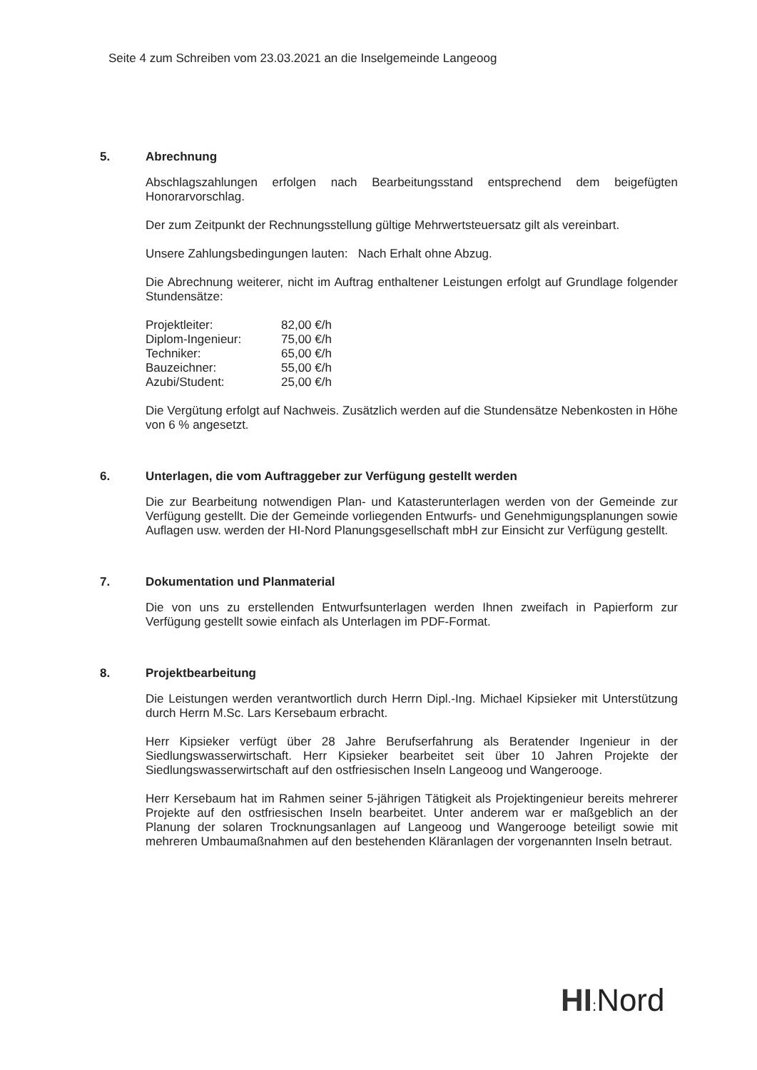Seite 4 zum Schreiben vom 23.03.2021 an die Inselgemeinde Langeoog
5. Abrechnung
Abschlagszahlungen erfolgen nach Bearbeitungsstand entsprechend dem beigefügten Honorarvorschlag.
Der zum Zeitpunkt der Rechnungsstellung gültige Mehrwertsteuersatz gilt als vereinbart.
Unsere Zahlungsbedingungen lauten: Nach Erhalt ohne Abzug.
Die Abrechnung weiterer, nicht im Auftrag enthaltener Leistungen erfolgt auf Grundlage folgender Stundensätze:
| Projektleiter: | 82,00 €/h |
| Diplom-Ingenieur: | 75,00 €/h |
| Techniker: | 65,00 €/h |
| Bauzeichner: | 55,00 €/h |
| Azubi/Student: | 25,00 €/h |
Die Vergütung erfolgt auf Nachweis. Zusätzlich werden auf die Stundensätze Nebenkosten in Höhe von 6 % angesetzt.
6. Unterlagen, die vom Auftraggeber zur Verfügung gestellt werden
Die zur Bearbeitung notwendigen Plan- und Katasterunterlagen werden von der Gemeinde zur Verfügung gestellt. Die der Gemeinde vorliegenden Entwurfs- und Genehmigungsplanungen sowie Auflagen usw. werden der HI-Nord Planungsgesellschaft mbH zur Einsicht zur Verfügung gestellt.
7. Dokumentation und Planmaterial
Die von uns zu erstellenden Entwurfsunterlagen werden Ihnen zweifach in Papierform zur Verfügung gestellt sowie einfach als Unterlagen im PDF-Format.
8. Projektbearbeitung
Die Leistungen werden verantwortlich durch Herrn Dipl.-Ing. Michael Kipsieker mit Unterstützung durch Herrn M.Sc. Lars Kersebaum erbracht.
Herr Kipsieker verfügt über 28 Jahre Berufserfahrung als Beratender Ingenieur in der Siedlungswasserwirtschaft. Herr Kipsieker bearbeitet seit über 10 Jahren Projekte der Siedlungswasserwirtschaft auf den ostfriesischen Inseln Langeoog und Wangerooge.
Herr Kersebaum hat im Rahmen seiner 5-jährigen Tätigkeit als Projektingenieur bereits mehrerer Projekte auf den ostfriesischen Inseln bearbeitet. Unter anderem war er maßgeblich an der Planung der solaren Trocknungsanlagen auf Langeoog und Wangerooge beteiligt sowie mit mehreren Umbaumaßnahmen auf den bestehenden Kläranlagen der vorgenannten Inseln betraut.
HI: Nord